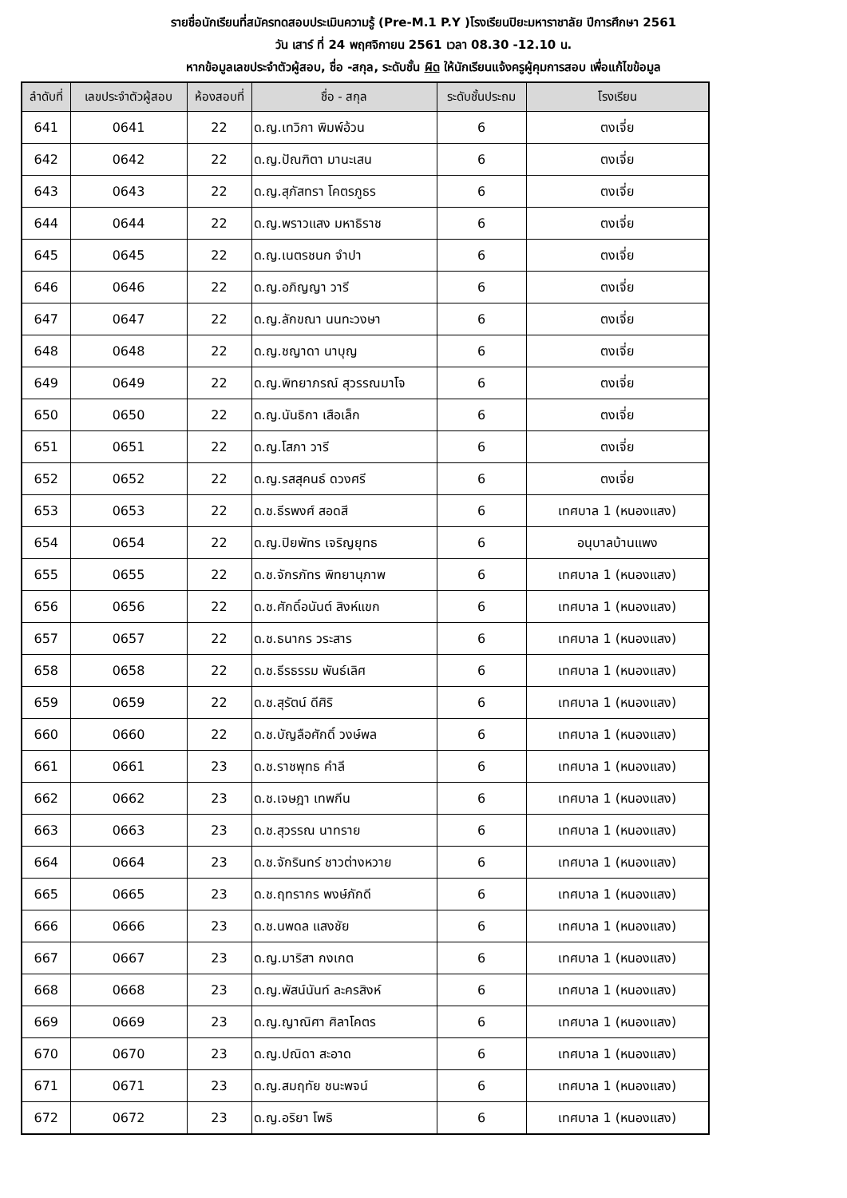รายชื่อนักเรียนที่สมัครทดสอบประเมินความรู้ (Pre-M.1 P.Y )โรงเรียนปิยะมหาราชาลัย ปีการศึกษา 2561
วัน เสาร์ ที่ 24 พฤศจิกายน 2561 เวลา 08.30 -12.10 น.
หากข้อมูลเลขประจำตัวผู้สอบ, ชื่อ -สกุล, ระดับชั้น ผิด ให้นักเรียนแจ้งครูผู้คุมการสอบ เพื่อแก้ไขข้อมูล
| ลำดับที่ | เลขประจำตัวผู้สอบ | ห้องสอบที่ | ชื่อ - สกุล | ระดับชั้นประถม | โรงเรียน |
| --- | --- | --- | --- | --- | --- |
| 641 | 0641 | 22 | ด.ญ.เทวิกา พิมพ์อ้วน | 6 | ตงเจี่ย |
| 642 | 0642 | 22 | ด.ญ.ปัณฑิตา มานะเสน | 6 | ตงเจี่ย |
| 643 | 0643 | 22 | ด.ญ.สุภัสทรา โคตรภูธร | 6 | ตงเจี่ย |
| 644 | 0644 | 22 | ด.ญ.พราวแสง มหาธิราช | 6 | ตงเจี่ย |
| 645 | 0645 | 22 | ด.ญ.เนตรชนก จำปา | 6 | ตงเจี่ย |
| 646 | 0646 | 22 | ด.ญ.อภิญญา วารี | 6 | ตงเจี่ย |
| 647 | 0647 | 22 | ด.ญ.ลักขณา นนทะวงษา | 6 | ตงเจี่ย |
| 648 | 0648 | 22 | ด.ญ.ชญาดา นาบุญ | 6 | ตงเจี่ย |
| 649 | 0649 | 22 | ด.ญ.พิทยาภรณ์ สุวรรณมาโจ | 6 | ตงเจี่ย |
| 650 | 0650 | 22 | ด.ญ.นันธิกา เสือเล็ก | 6 | ตงเจี่ย |
| 651 | 0651 | 22 | ด.ญ.โสภา วารี | 6 | ตงเจี่ย |
| 652 | 0652 | 22 | ด.ญ.รสสุคนธ์ ดวงศรี | 6 | ตงเจี่ย |
| 653 | 0653 | 22 | ด.ช.ธีรพงศ์ สอดสี | 6 | เทศบาล 1 (หนองแสง) |
| 654 | 0654 | 22 | ด.ญ.ปิยพัทร เจริญยุทธ | 6 | อนุบาลบ้านแพง |
| 655 | 0655 | 22 | ด.ช.จักรภัทร พิทยานุภาพ | 6 | เทศบาล 1 (หนองแสง) |
| 656 | 0656 | 22 | ด.ช.ศักดิ์อนันต์ สิงห์แขก | 6 | เทศบาล 1 (หนองแสง) |
| 657 | 0657 | 22 | ด.ช.ธนากร วระสาร | 6 | เทศบาล 1 (หนองแสง) |
| 658 | 0658 | 22 | ด.ช.ธีรธรรม พันธ์เลิศ | 6 | เทศบาล 1 (หนองแสง) |
| 659 | 0659 | 22 | ด.ช.สุรัตน์ ดีศิริ | 6 | เทศบาล 1 (หนองแสง) |
| 660 | 0660 | 22 | ด.ช.บัญลือศักดิ์ วงษ์พล | 6 | เทศบาล 1 (หนองแสง) |
| 661 | 0661 | 23 | ด.ช.ราชพุทธ คำลี | 6 | เทศบาล 1 (หนองแสง) |
| 662 | 0662 | 23 | ด.ช.เจษฎา เทพกีน | 6 | เทศบาล 1 (หนองแสง) |
| 663 | 0663 | 23 | ด.ช.สุวรรณ นาทราย | 6 | เทศบาล 1 (หนองแสง) |
| 664 | 0664 | 23 | ด.ช.จักรินทร์ ชาวต่างหวาย | 6 | เทศบาล 1 (หนองแสง) |
| 665 | 0665 | 23 | ด.ช.ฤทรากร พงษ์ภักดี | 6 | เทศบาล 1 (หนองแสง) |
| 666 | 0666 | 23 | ด.ช.นพดล แสงชัย | 6 | เทศบาล 1 (หนองแสง) |
| 667 | 0667 | 23 | ด.ญ.มาริสา กงเกต | 6 | เทศบาล 1 (หนองแสง) |
| 668 | 0668 | 23 | ด.ญ.พัสน์นันท์ ละครสิงห์ | 6 | เทศบาล 1 (หนองแสง) |
| 669 | 0669 | 23 | ด.ญ.ญาณิศา ศิลาโคตร | 6 | เทศบาล 1 (หนองแสง) |
| 670 | 0670 | 23 | ด.ญ.ปณิดา สะอาด | 6 | เทศบาล 1 (หนองแสง) |
| 671 | 0671 | 23 | ด.ญ.สมฤทัย ชนะพจน์ | 6 | เทศบาล 1 (หนองแสง) |
| 672 | 0672 | 23 | ด.ญ.อริยา โพธิ | 6 | เทศบาล 1 (หนองแสง) |